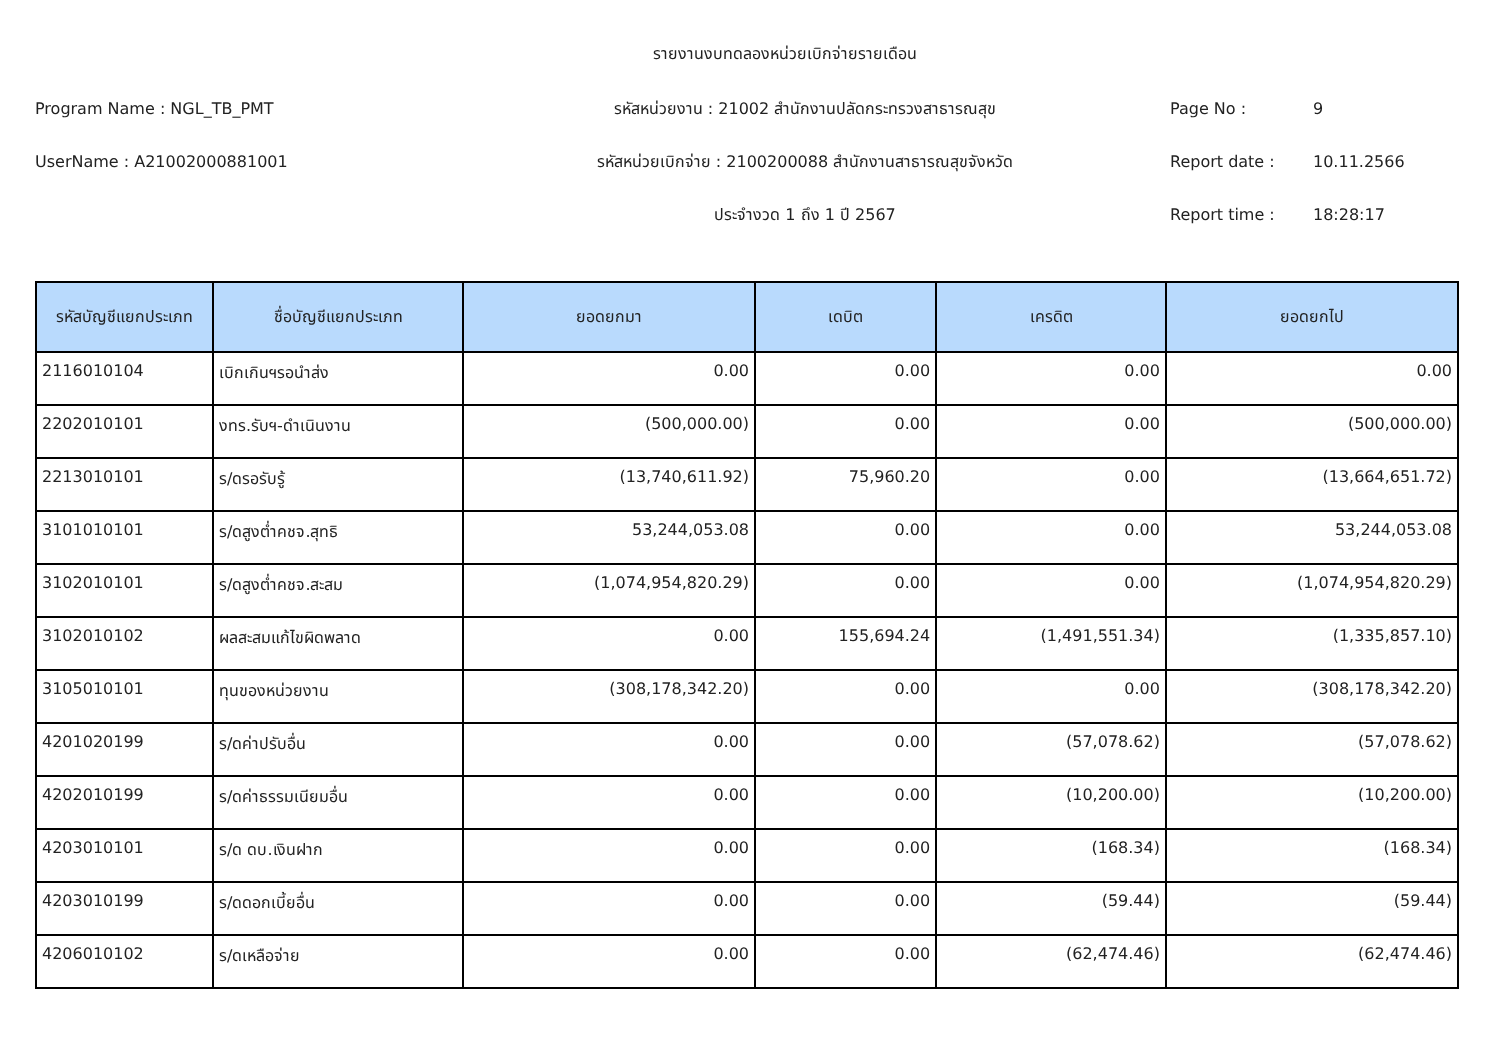รายงานงบทดลองหน่วยเบิกจ่ายรายเดือน
Program Name : NGL_TB_PMT รหัสหน่วยงาน : 21002 สำนักงานปลัดกระทรวงสาธารณสุข Page No : 9
UserName : A21002000881001 รหัสหน่วยเบิกจ่าย : 2100200088 สำนักงานสาธารณสุขจังหวัด Report date : 10.11.2566
ประจำงวด 1 ถึง 1 ปี 2567 Report time : 18:28:17
| รหัสบัญชีแยกประเภท | ชื่อบัญชีแยกประเภท | ยอดยกมา | เดบิต | เครดิต | ยอดยกไป |
| --- | --- | --- | --- | --- | --- |
| 2116010104 | เบิกเกินฯรอนำส่ง | 0.00 | 0.00 | 0.00 | 0.00 |
| 2202010101 | งทร.รับฯ-ดำเนินงาน | (500,000.00) | 0.00 | 0.00 | (500,000.00) |
| 2213010101 | ร/ดรอรับรู้ | (13,740,611.92) | 75,960.20 | 0.00 | (13,664,651.72) |
| 3101010101 | ร/ดสูงต่ำคชจ.สุทธิ | 53,244,053.08 | 0.00 | 0.00 | 53,244,053.08 |
| 3102010101 | ร/ดสูงต่ำคชจ.สะสม | (1,074,954,820.29) | 0.00 | 0.00 | (1,074,954,820.29) |
| 3102010102 | ผลสะสมแก้ไขผิดพลาด | 0.00 | 155,694.24 | (1,491,551.34) | (1,335,857.10) |
| 3105010101 | ทุนของหน่วยงาน | (308,178,342.20) | 0.00 | 0.00 | (308,178,342.20) |
| 4201020199 | ร/ดค่าปรับอื่น | 0.00 | 0.00 | (57,078.62) | (57,078.62) |
| 4202010199 | ร/ดค่าธรรมเนียมอื่น | 0.00 | 0.00 | (10,200.00) | (10,200.00) |
| 4203010101 | ร/ด ดบ.เงินฝาก | 0.00 | 0.00 | (168.34) | (168.34) |
| 4203010199 | ร/ดดอกเบี้ยอื่น | 0.00 | 0.00 | (59.44) | (59.44) |
| 4206010102 | ร/ดเหลือจ่าย | 0.00 | 0.00 | (62,474.46) | (62,474.46) |